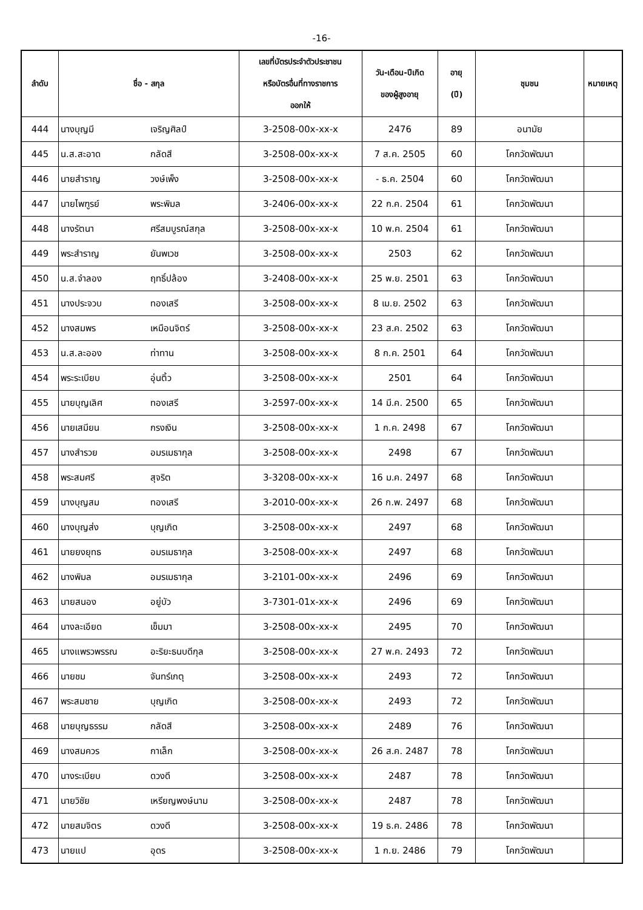-16-
| ลำดับ | ชื่อ - สกุล | | เลขที่บัตรประจำตัวประชาชน หรือบัตรอื่นที่ทางราชการ ออกให้ | วัน-เดือน-ปีเกิด ของผู้สูงอายุ | อายุ (ปี) | ชุมชน | หมายเหตุ |
| --- | --- | --- | --- | --- | --- | --- | --- |
| 444 | นางบุญมี | เจริญศิลป์ | 3-2508-00x-xx-x | 2476 | 89 | อนามัย | |
| 445 | น.ส.สะอาด | กลัดสี | 3-2508-00x-xx-x | 7 ส.ค. 2505 | 60 | โคกวัดพัฒนา | |
| 446 | นายสำราญ | วงษ์เพ็ง | 3-2508-00x-xx-x | - ธ.ค. 2504 | 60 | โคกวัดพัฒนา | |
| 447 | นายไพฑูรย์ | พระพิมล | 3-2406-00x-xx-x | 22 ก.ค. 2504 | 61 | โคกวัดพัฒนา | |
| 448 | นางรัตนา | ศรีสมบูรณ์สกุล | 3-2508-00x-xx-x | 10 พ.ค. 2504 | 61 | โคกวัดพัฒนา | |
| 449 | พระสำราญ | ยันพเวช | 3-2508-00x-xx-x | 2503 | 62 | โคกวัดพัฒนา | |
| 450 | น.ส.จำลอง | ฤทธิ์ปล้อง | 3-2408-00x-xx-x | 25 พ.ย. 2501 | 63 | โคกวัดพัฒนา | |
| 451 | นางประจวบ | ทองเสรี | 3-2508-00x-xx-x | 8 เม.ย. 2502 | 63 | โคกวัดพัฒนา | |
| 452 | นางสมพร | เหมือนจิตร์ | 3-2508-00x-xx-x | 23 ส.ค. 2502 | 63 | โคกวัดพัฒนา | |
| 453 | น.ส.ละออง | ท่าทาน | 3-2508-00x-xx-x | 8 ก.ค. 2501 | 64 | โคกวัดพัฒนา | |
| 454 | พระระเบียบ | อุ่นติ้ว | 3-2508-00x-xx-x | 2501 | 64 | โคกวัดพัฒนา | |
| 455 | นายบุญเลิศ | ทองเสรี | 3-2597-00x-xx-x | 14 มี.ค. 2500 | 65 | โคกวัดพัฒนา | |
| 456 | นายเสมียน | กรงเงิน | 3-2508-00x-xx-x | 1 ก.ค. 2498 | 67 | โคกวัดพัฒนา | |
| 457 | นางสำรวย | อมรเมธากุล | 3-2508-00x-xx-x | 2498 | 67 | โคกวัดพัฒนา | |
| 458 | พระสมศรี | สุจริต | 3-3208-00x-xx-x | 16 ม.ค. 2497 | 68 | โคกวัดพัฒนา | |
| 459 | นางบุญสม | ทองเสรี | 3-2010-00x-xx-x | 26 ก.พ. 2497 | 68 | โคกวัดพัฒนา | |
| 460 | นางบุญส่ง | บุญเกิด | 3-2508-00x-xx-x | 2497 | 68 | โคกวัดพัฒนา | |
| 461 | นายยงยุทธ | อมรเมธากุล | 3-2508-00x-xx-x | 2497 | 68 | โคกวัดพัฒนา | |
| 462 | นางพิมล | อมรเมธากุล | 3-2101-00x-xx-x | 2496 | 69 | โคกวัดพัฒนา | |
| 463 | นายสนอง | อยู่บัว | 3-7301-01x-xx-x | 2496 | 69 | โคกวัดพัฒนา | |
| 464 | นางละเอียด | เข็มมา | 3-2508-00x-xx-x | 2495 | 70 | โคกวัดพัฒนา | |
| 465 | นางแพรวพรรณ | อะริยะธนบดีกุล | 3-2508-00x-xx-x | 27 พ.ค. 2493 | 72 | โคกวัดพัฒนา | |
| 466 | นายชม | จันทร์เกตุ | 3-2508-00x-xx-x | 2493 | 72 | โคกวัดพัฒนา | |
| 467 | พระสมชาย | บุญเกิด | 3-2508-00x-xx-x | 2493 | 72 | โคกวัดพัฒนา | |
| 468 | นายบุญธรรม | กลัดสี | 3-2508-00x-xx-x | 2489 | 76 | โคกวัดพัฒนา | |
| 469 | นางสมควร | กาเล็ก | 3-2508-00x-xx-x | 26 ส.ค. 2487 | 78 | โคกวัดพัฒนา | |
| 470 | นางระเบียบ | ดวงดี | 3-2508-00x-xx-x | 2487 | 78 | โคกวัดพัฒนา | |
| 471 | นายวิชัย | เหรียญพงษ์นาม | 3-2508-00x-xx-x | 2487 | 78 | โคกวัดพัฒนา | |
| 472 | นายสมจิตร | ดวงดี | 3-2508-00x-xx-x | 19 ธ.ค. 2486 | 78 | โคกวัดพัฒนา | |
| 473 | นายแป | อุดร | 3-2508-00x-xx-x | 1 ก.ย. 2486 | 79 | โคกวัดพัฒนา | |